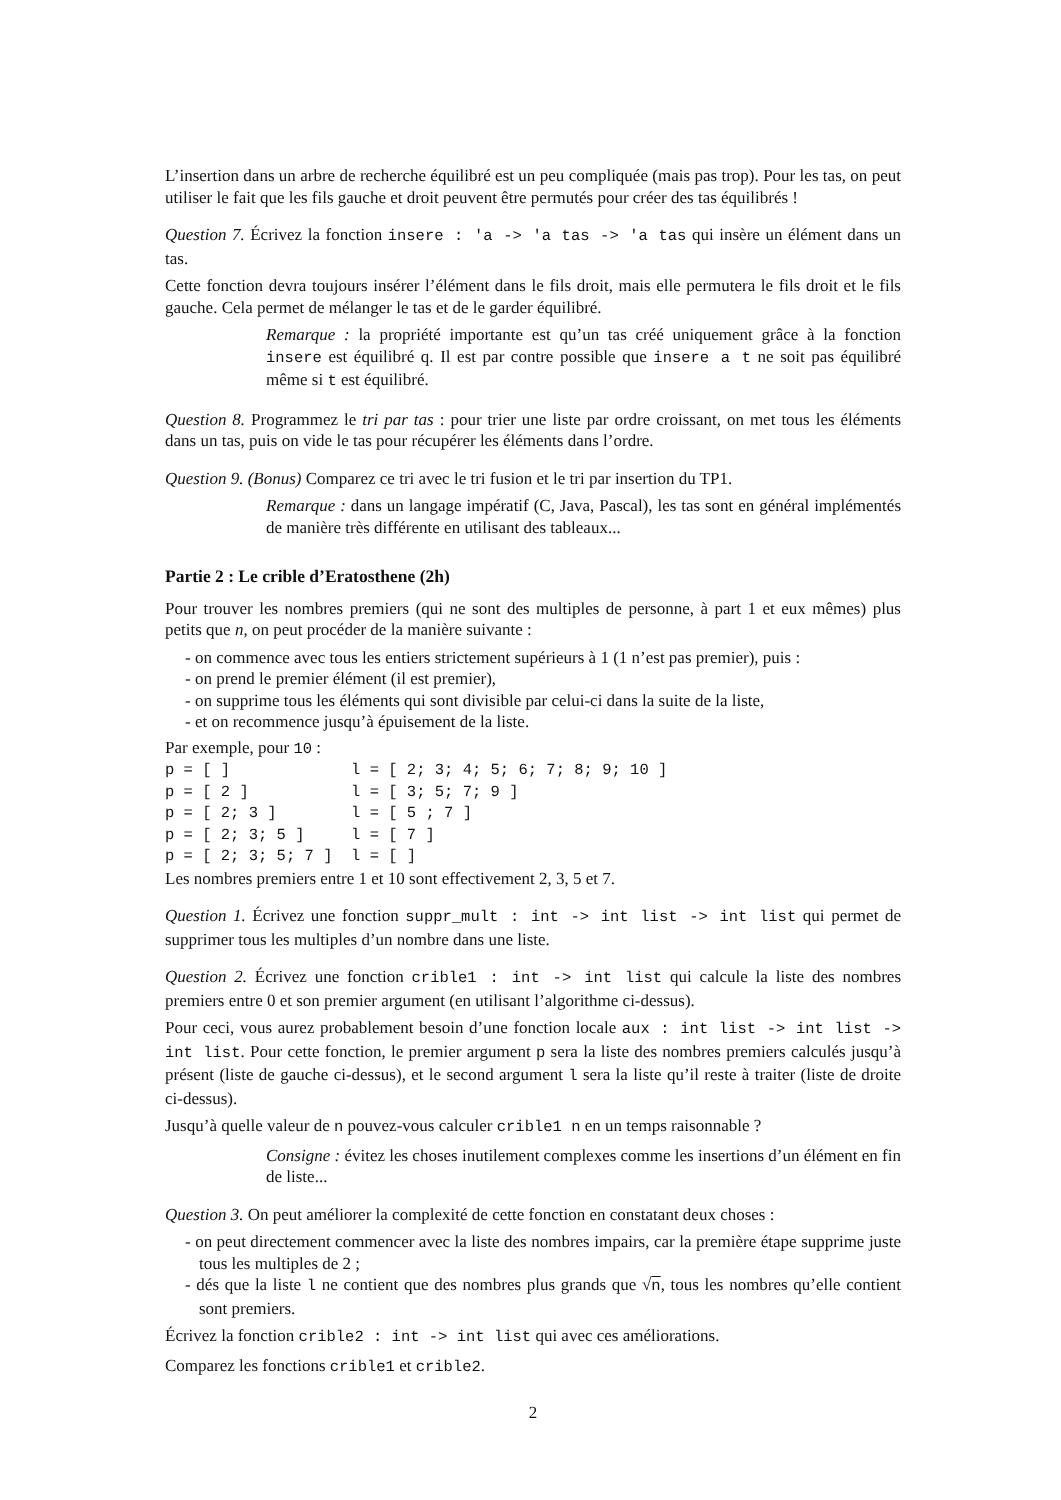L’insertion dans un arbre de recherche équilibré est un peu compliquée (mais pas trop). Pour les tas, on peut utiliser le fait que les fils gauche et droit peuvent être permutés pour créer des tas équilibrés !
Question 7. Écrivez la fonction insere : 'a -> 'a tas -> 'a tas qui insère un élément dans un tas.
Cette fonction devra toujours insérer l’élément dans le fils droit, mais elle permutera le fils droit et le fils gauche. Cela permet de mélanger le tas et de le garder équilibré.
Remarque : la propriété importante est qu’un tas créé uniquement grâce à la fonction insere est équilibré q. Il est par contre possible que insere a t ne soit pas équilibré même si t est équilibré.
Question 8. Programmez le tri par tas : pour trier une liste par ordre croissant, on met tous les éléments dans un tas, puis on vide le tas pour récupérer les éléments dans l’ordre.
Question 9. (Bonus) Comparez ce tri avec le tri fusion et le tri par insertion du TP1.
Remarque : dans un langage impératif (C, Java, Pascal), les tas sont en général implémentés de manière très différente en utilisant des tableaux...
Partie 2 : Le crible d’Eratosthene (2h)
Pour trouver les nombres premiers (qui ne sont des multiples de personne, à part 1 et eux mêmes) plus petits que n, on peut procéder de la manière suivante :
- on commence avec tous les entiers strictement supérieurs à 1 (1 n’est pas premier), puis :
- on prend le premier élément (il est premier),
- on supprime tous les éléments qui sont divisible par celui-ci dans la suite de la liste,
- et on recommence jusqu’à épuisement de la liste.
Par exemple, pour 10 :
p = [ ]             l = [ 2; 3; 4; 5; 6; 7; 8; 9; 10 ]
p = [ 2 ]           l = [ 3; 5; 7; 9 ]
p = [ 2; 3 ]        l = [ 5 ; 7 ]
p = [ 2; 3; 5 ]     l = [ 7 ]
p = [ 2; 3; 5; 7 ]  l = [ ]
Les nombres premiers entre 1 et 10 sont effectivement 2, 3, 5 et 7.
Question 1. Écrivez une fonction suppr_mult : int -> int list -> int list qui permet de supprimer tous les multiples d’un nombre dans une liste.
Question 2. Écrivez une fonction crible1 : int -> int list qui calcule la liste des nombres premiers entre 0 et son premier argument (en utilisant l’algorithme ci-dessus).
Pour ceci, vous aurez probablement besoin d’une fonction locale aux : int list -> int list -> int list. Pour cette fonction, le premier argument p sera la liste des nombres premiers calculés jusqu’à présent (liste de gauche ci-dessus), et le second argument l sera la liste qu’il reste à traiter (liste de droite ci-dessus).
Jusqu’à quelle valeur de n pouvez-vous calculer crible1 n en un temps raisonnable ?
Consigne : évitez les choses inutilement complexes comme les insertions d’un élément en fin de liste...
Question 3. On peut améliorer la complexité de cette fonction en constatant deux choses :
- on peut directement commencer avec la liste des nombres impairs, car la première étape supprime juste tous les multiples de 2 ;
- dés que la liste l ne contient que des nombres plus grands que √n, tous les nombres qu’elle contient sont premiers.
Écrivez la fonction crible2 : int -> int list qui avec ces améliorations.
Comparez les fonctions crible1 et crible2.
2